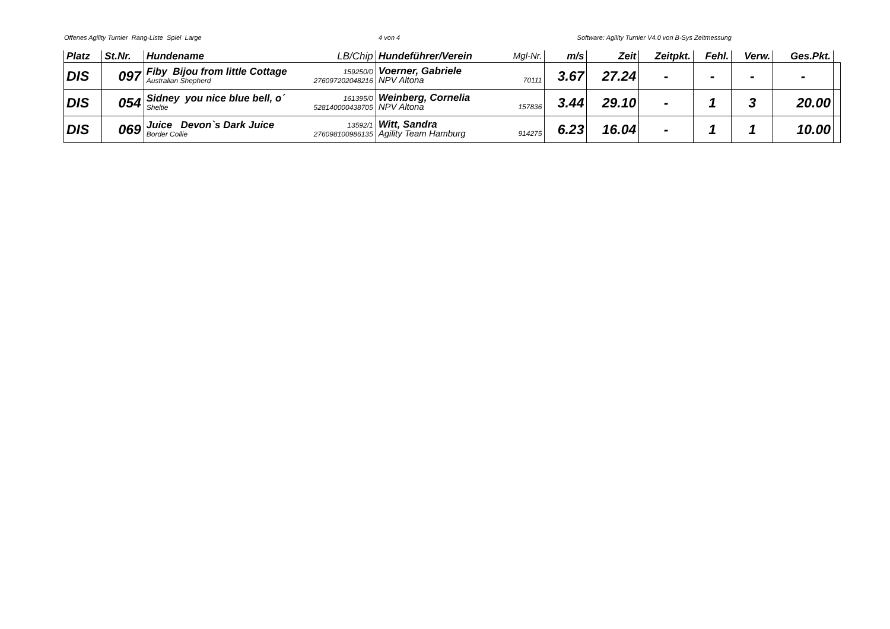Offenes Agility Turnier Rang-Liste Spiel Large 4 von 4 Software: Agility Turnier V4.0 von B-Sys Zeitmessung
| Platz | St.Nr. | Hundename LB/Chip | Hundeführer/Verein Mgl-Nr. | m/s | Zeit | Zeitpkt. | Fehl. | Verw. | Ges.Pkt. | |
| --- | --- | --- | --- | --- | --- | --- | --- | --- | --- | --- |
| DIS | 097 | Fiby Bijou from little Cottage 159250/0 Australian Shepherd 276097202048216 | Voerner, Gabriele NPV Altona 70111 | 3.67 | 27.24 | - | - | - | - | |
| DIS | 054 | Sidney you nice blue bell, o´ 161395/0 Sheltie 528140000438705 | Weinberg, Cornelia NPV Altona 157836 | 3.44 | 29.10 | - | 1 | 3 | 20.00 | |
| DIS | 069 | Juice Devon`s Dark Juice 13592/1 Border Collie 276098100986135 | Witt, Sandra Agility Team Hamburg 914275 | 6.23 | 16.04 | - | 1 | 1 | 10.00 | |